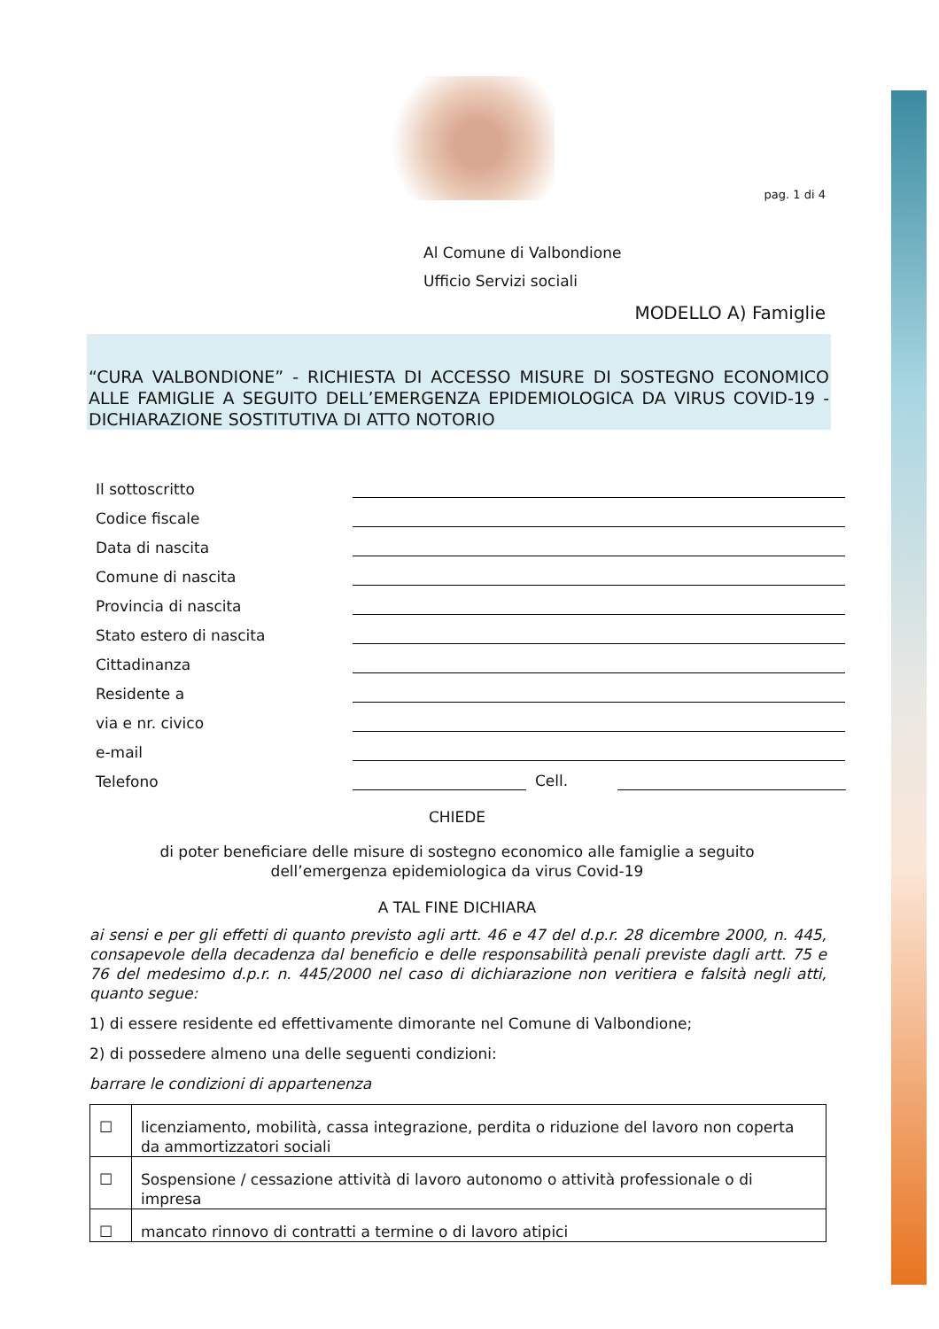pag. 1 di 4
Al Comune di Valbondione
Ufficio Servizi sociali
MODELLO A) Famiglie
“CURA VALBONDIONE” - RICHIESTA DI ACCESSO MISURE DI SOSTEGNO ECONOMICO ALLE FAMIGLIE A SEGUITO DELL’EMERGENZA EPIDEMIOLOGICA DA VIRUS COVID-19 - DICHIARAZIONE SOSTITUTIVA DI ATTO NOTORIO
| Il sottoscritto | |
| Codice fiscale | |
| Data di nascita | |
| Comune di nascita | |
| Provincia di nascita | |
| Stato estero di nascita | |
| Cittadinanza | |
| Residente a | |
| via e nr. civico | |
| e-mail | |
| Telefono | Cell. |
CHIEDE
di poter beneficiare delle misure di sostegno economico alle famiglie a seguito
dell’emergenza epidemiologica da virus Covid-19
A TAL FINE DICHIARA
ai sensi e per gli effetti di quanto previsto agli artt. 46 e 47 del d.p.r. 28 dicembre 2000, n. 445, consapevole della decadenza dal beneficio e delle responsabilità penali previste dagli artt. 75 e 76 del medesimo d.p.r. n. 445/2000 nel caso di dichiarazione non veritiera e falsità negli atti, quanto segue:
1) di essere residente ed effettivamente dimorante nel Comune di Valbondione;
2) di possedere almeno una delle seguenti condizioni:
barrare le condizioni di appartenenza
| ☐ | licenziamento, mobilità, cassa integrazione, perdita o riduzione del lavoro non coperta da ammortizzatori sociali |
| ☐ | Sospensione / cessazione attività di lavoro autonomo o attività professionale o di impresa |
| ☐ | mancato rinnovo di contratti a termine o di lavoro atipici |